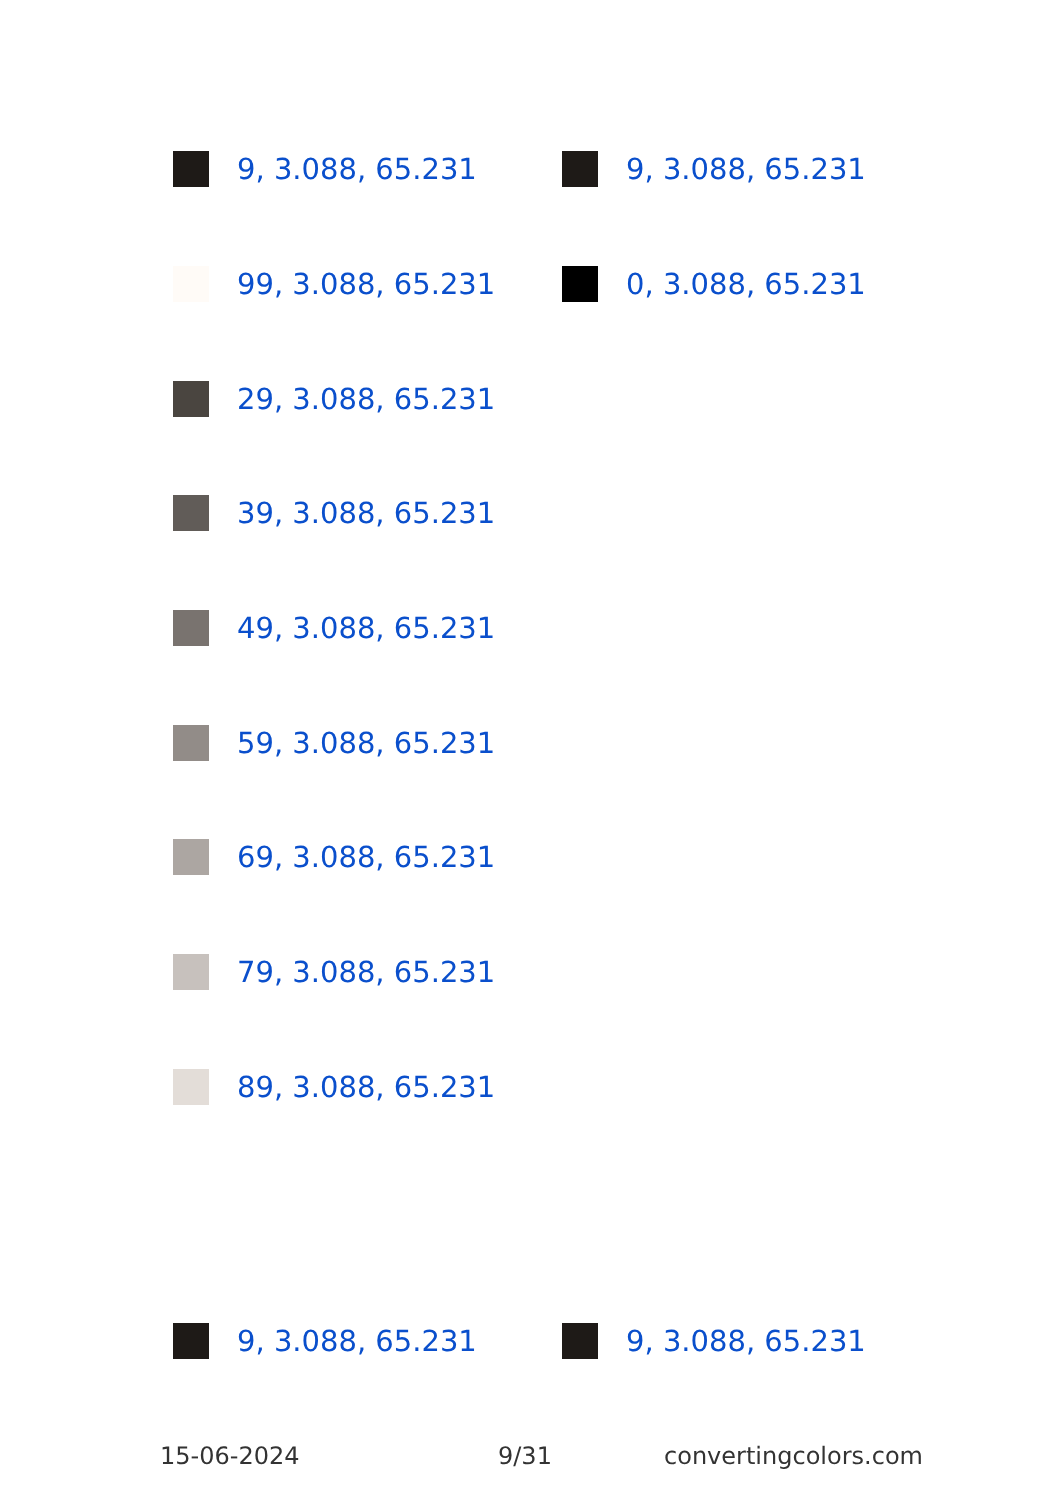9, 3.088, 65.231 9, 3.088, 65.231
99, 3.088, 65.231 0, 3.088, 65.231
29, 3.088, 65.231
39, 3.088, 65.231
49, 3.088, 65.231
59, 3.088, 65.231
69, 3.088, 65.231
79, 3.088, 65.231
89, 3.088, 65.231
9, 3.088, 65.231 9, 3.088, 65.231
15-06-2024 9/31 convertingcolors.com